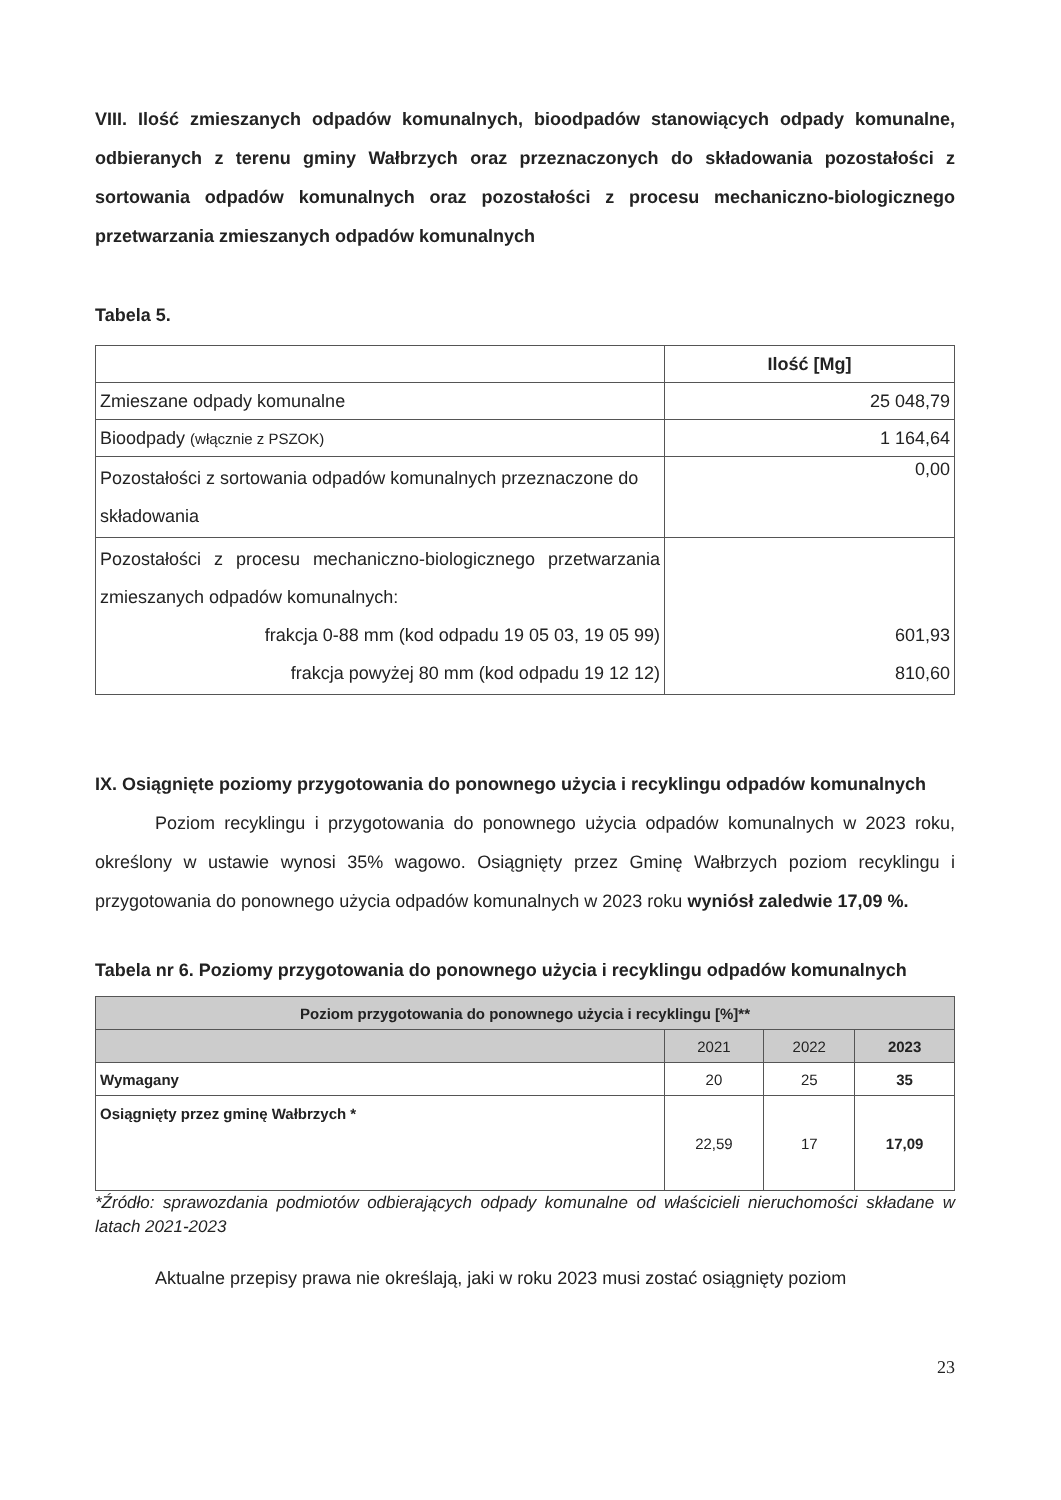VIII. Ilość zmieszanych odpadów komunalnych, bioodpadów stanowiących odpady komunalne, odbieranych z terenu gminy Wałbrzych oraz przeznaczonych do składowania pozostałości z sortowania odpadów komunalnych oraz pozostałości z procesu mechaniczno-biologicznego przetwarzania zmieszanych odpadów komunalnych
Tabela 5.
| | Ilość [Mg] |
| --- | --- |
| Zmieszane odpady komunalne | 25 048,79 |
| Bioodpady (włącznie z PSZOK) | 1 164,64 |
| Pozostałości z sortowania odpadów komunalnych przeznaczone do składowania | 0,00 |
| Pozostałości z procesu mechaniczno-biologicznego przetwarzania zmieszanych odpadów komunalnych: frakcja 0-88 mm (kod odpadu 19 05 03, 19 05 99) frakcja powyżej 80 mm (kod odpadu 19 12 12) | 601,93 810,60 |
IX. Osiągnięte poziomy przygotowania do ponownego użycia i recyklingu odpadów komunalnych
Poziom recyklingu i przygotowania do ponownego użycia odpadów komunalnych w 2023 roku, określony w ustawie wynosi 35% wagowo. Osiągnięty przez Gminę Wałbrzych poziom recyklingu i przygotowania do ponownego użycia odpadów komunalnych w 2023 roku wyniósł zaledwie 17,09 %.
Tabela nr 6. Poziomy przygotowania do ponownego użycia i recyklingu odpadów komunalnych
| Poziom przygotowania do ponownego użycia i recyklingu [%]** | | | |
| --- | --- | --- | --- |
| | 2021 | 2022 | 2023 |
| Wymagany | 20 | 25 | 35 |
| Osiągnięty przez gminę Wałbrzych * | 22,59 | 17 | 17,09 |
*Źródło: sprawozdania podmiotów odbierających odpady komunalne od właścicieli nieruchomości składane w latach 2021-2023
Aktualne przepisy prawa nie określają, jaki w roku 2023 musi zostać osiągnięty poziom
23